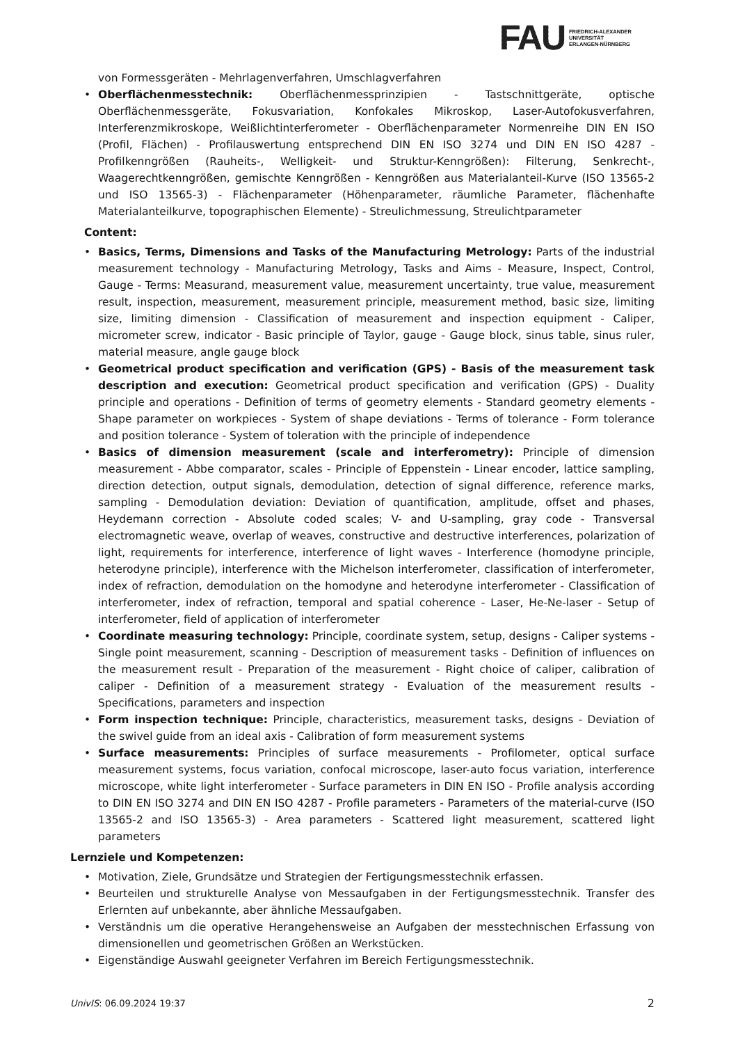FAU
FRIEDRICH-ALEXANDER
UNIVERSITÄT
ERLANGEN-NÜRNBERG
von Formessgeräten - Mehrlagenverfahren, Umschlagverfahren
• Oberflächenmesstechnik: Oberflächenmessprinzipien - Tastschnittgeräte, optische Oberflächenmessgeräte, Fokusvariation, Konfokales Mikroskop, Laser-Autofokusverfahren, Interferenzmikroskope, Weißlichtinterferometer - Oberflächenparameter Normenreihe DIN EN ISO (Profil, Flächen) - Profilauswertung entsprechend DIN EN ISO 3274 und DIN EN ISO 4287 - Profilkenngrößen (Rauheits-, Welligkeit- und Struktur-Kenngrößen): Filterung, Senkrecht-, Waagerechtkenngrößen, gemischte Kenngrößen - Kenngrößen aus Materialanteil-Kurve (ISO 13565-2 und ISO 13565-3) - Flächenparameter (Höhenparameter, räumliche Parameter, flächenhafte Materialanteilkurve, topographischen Elemente) - Streulichmessung, Streulichtparameter
Content:
• Basics, Terms, Dimensions and Tasks of the Manufacturing Metrology: Parts of the industrial measurement technology - Manufacturing Metrology, Tasks and Aims - Measure, Inspect, Control, Gauge - Terms: Measurand, measurement value, measurement uncertainty, true value, measurement result, inspection, measurement, measurement principle, measurement method, basic size, limiting size, limiting dimension - Classification of measurement and inspection equipment - Caliper, micrometer screw, indicator - Basic principle of Taylor, gauge - Gauge block, sinus table, sinus ruler, material measure, angle gauge block
• Geometrical product specification and verification (GPS) - Basis of the measurement task description and execution: Geometrical product specification and verification (GPS) - Duality principle and operations - Definition of terms of geometry elements - Standard geometry elements - Shape parameter on workpieces - System of shape deviations - Terms of tolerance - Form tolerance and position tolerance - System of toleration with the principle of independence
• Basics of dimension measurement (scale and interferometry): Principle of dimension measurement - Abbe comparator, scales - Principle of Eppenstein - Linear encoder, lattice sampling, direction detection, output signals, demodulation, detection of signal difference, reference marks, sampling - Demodulation deviation: Deviation of quantification, amplitude, offset and phases, Heydemann correction - Absolute coded scales; V- and U-sampling, gray code - Transversal electromagnetic weave, overlap of weaves, constructive and destructive interferences, polarization of light, requirements for interference, interference of light waves - Interference (homodyne principle, heterodyne principle), interference with the Michelson interferometer, classification of interferometer, index of refraction, demodulation on the homodyne and heterodyne interferometer - Classification of interferometer, index of refraction, temporal and spatial coherence - Laser, He-Ne-laser - Setup of interferometer, field of application of interferometer
• Coordinate measuring technology: Principle, coordinate system, setup, designs - Caliper systems - Single point measurement, scanning - Description of measurement tasks - Definition of influences on the measurement result - Preparation of the measurement - Right choice of caliper, calibration of caliper - Definition of a measurement strategy - Evaluation of the measurement results - Specifications, parameters and inspection
• Form inspection technique: Principle, characteristics, measurement tasks, designs - Deviation of the swivel guide from an ideal axis - Calibration of form measurement systems
• Surface measurements: Principles of surface measurements - Profilometer, optical surface measurement systems, focus variation, confocal microscope, laser-auto focus variation, interference microscope, white light interferometer - Surface parameters in DIN EN ISO - Profile analysis according to DIN EN ISO 3274 and DIN EN ISO 4287 - Profile parameters - Parameters of the material-curve (ISO 13565-2 and ISO 13565-3) - Area parameters - Scattered light measurement, scattered light parameters
Lernziele und Kompetenzen:
• Motivation, Ziele, Grundsätze und Strategien der Fertigungsmesstechnik erfassen.
• Beurteilen und strukturelle Analyse von Messaufgaben in der Fertigungsmesstechnik. Transfer des Erlernten auf unbekannte, aber ähnliche Messaufgaben.
• Verständnis um die operative Herangehensweise an Aufgaben der messtechnischen Erfassung von dimensionellen und geometrischen Größen an Werkstücken.
• Eigenständige Auswahl geeigneter Verfahren im Bereich Fertigungsmesstechnik.
UnivIS: 06.09.2024 19:37 2